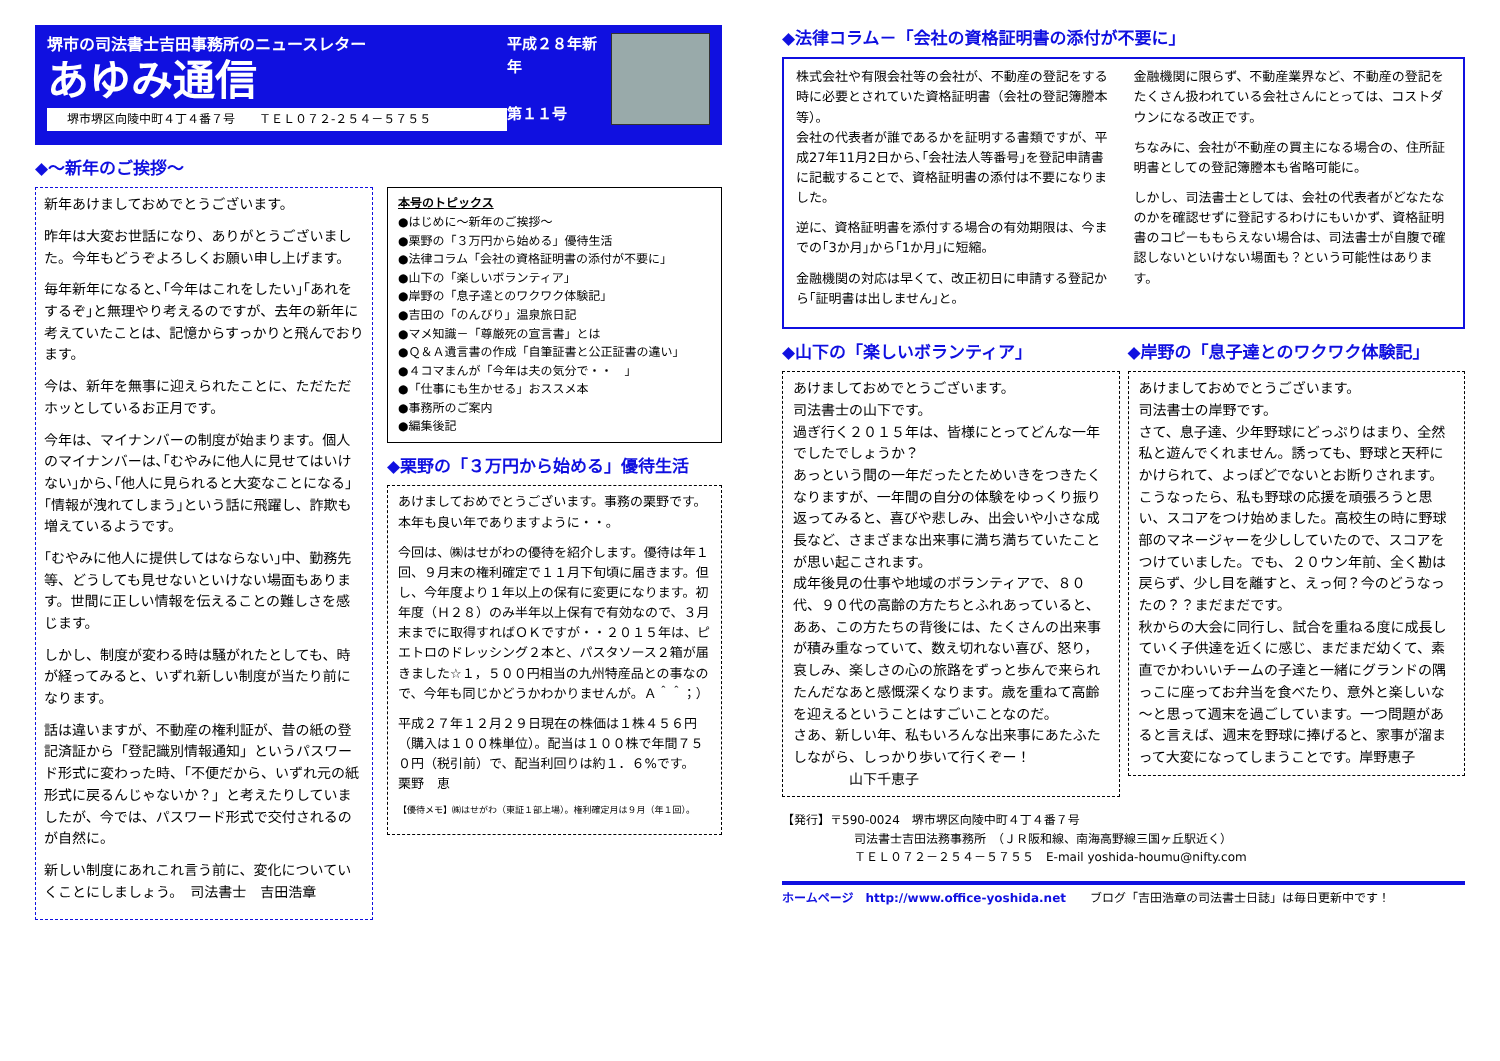堺市の司法書士吉田事務所のニュースレター
あゆみ通信
堺市堺区向陵中町４丁４番７号　　ＴＥＬ０７２-２５４－５７５５
平成２８年新年
第１１号
◆～新年のご挨拶～
新年あけましておめでとうございます。
昨年は大変お世話になり、ありがとうございました。今年もどうぞよろしくお願い申し上げます。
毎年新年になると､｢今年はこれをしたい｣｢あれをするぞ｣と無理やり考えるのですが、去年の新年に考えていたことは、記憶からすっかりと飛んでおります。
今は、新年を無事に迎えられたことに、ただただホッとしているお正月です。
今年は、マイナンバーの制度が始まります。個人のマイナンバーは､｢むやみに他人に見せてはいけない｣から､｢他人に見られると大変なことになる｣｢情報が洩れてしまう｣という話に飛躍し、詐欺も増えているようです。
｢むやみに他人に提供してはならない｣中、勤務先等、どうしても見せないといけない場面もあります。世間に正しい情報を伝えることの難しさを感じます。
しかし、制度が変わる時は騒がれたとしても、時が経ってみると、いずれ新しい制度が当たり前になります。
話は違いますが、不動産の権利証が、昔の紙の登記済証から「登記識別情報通知」というパスワード形式に変わった時、「不便だから、いずれ元の紙形式に戻るんじゃないか？」と考えたりしていましたが、今では、パスワード形式で交付されるのが自然に。
新しい制度にあれこれ言う前に、変化についていくことにしましょう。　司法書士　吉田浩章
本号のトピックス
●はじめに～新年のご挨拶～
●栗野の「３万円から始める」優待生活
●法律コラム「会社の資格証明書の添付が不要に」
●山下の「楽しいボランティア」
●岸野の「息子達とのワクワク体験記」
●吉田の「のんびり」温泉旅日記
●マメ知識－「尊厳死の宣言書」とは
●Ｑ＆Ａ遺言書の作成「自筆証書と公正証書の違い」
●４コマまんが「今年は夫の気分で・・　」
●「仕事にも生かせる」おススメ本
●事務所のご案内
●編集後記
◆栗野の「３万円から始める」優待生活
あけましておめでとうございます。事務の栗野です。本年も良い年でありますように・・。
今回は、㈱はせがわの優待を紹介します。優待は年１回、９月末の権利確定で１１月下旬頃に届きます。但し、今年度より１年以上の保有に変更になります。初年度（Ｈ２８）のみ半年以上保有で有効なので、３月末までに取得すればＯＫですが・・２０１５年は、ピエトロのドレッシング２本と、パスタソース２箱が届きました☆１，５００円相当の九州特産品との事なので、今年も同じかどうかわかりませんが。Ａ＾＾；）
平成２７年１２月２９日現在の株価は１株４５６円（購入は１００株単位）。配当は１００株で年間７５０円（税引前）で、配当利回りは約１．６%です。　　栗野　恵
【優待メモ】㈱はせがわ（東証１部上場）。権利確定月は９月（年１回）。
◆法律コラム－「会社の資格証明書の添付が不要に」
株式会社や有限会社等の会社が、不動産の登記をする時に必要とされていた資格証明書（会社の登記簿謄本等）。
会社の代表者が誰であるかを証明する書類ですが、平成27年11月2日から､｢会社法人等番号｣を登記申請書に記載することで、資格証明書の添付は不要になりました。
逆に、資格証明書を添付する場合の有効期限は、今までの｢3か月｣から｢1か月｣に短縮。
金融機関の対応は早くて、改正初日に申請する登記から｢証明書は出しません｣と。
金融機関に限らず、不動産業界など、不動産の登記をたくさん扱われている会社さんにとっては、コストダウンになる改正です。
ちなみに、会社が不動産の買主になる場合の、住所証明書としての登記簿謄本も省略可能に。
しかし、司法書士としては、会社の代表者がどなたなのかを確認せずに登記するわけにもいかず、資格証明書のコピーももらえない場合は、司法書士が自腹で確認しないといけない場面も？という可能性はあります。
◆山下の「楽しいボランティア」
あけましておめでとうございます。
司法書士の山下です。
過ぎ行く２０１５年は、皆様にとってどんな一年でしたでしょうか？
あっという間の一年だったとためいきをつきたくなりますが、一年間の自分の体験をゆっくり振り返ってみると、喜びや悲しみ、出会いや小さな成長など、さまざまな出来事に満ち満ちていたことが思い起こされます。
成年後見の仕事や地域のボランティアで、８０代、９０代の高齢の方たちとふれあっていると、ああ、この方たちの背後には、たくさんの出来事が積み重なっていて、数え切れない喜び、怒り，哀しみ、楽しさの心の旅路をずっと歩んで来られたんだなあと感慨深くなります。歳を重ねて高齢を迎えるということはすごいことなのだ。
さあ、新しい年、私もいろんな出来事にあたふたしながら、しっかり歩いて行くぞー！
　　　　山下千恵子
◆岸野の「息子達とのワクワク体験記」
あけましておめでとうございます。
司法書士の岸野です。
さて、息子達、少年野球にどっぷりはまり、全然私と遊んでくれません。誘っても、野球と天秤にかけられて、よっぽどでないとお断りされます。こうなったら、私も野球の応援を頑張ろうと思い、スコアをつけ始めました。高校生の時に野球部のマネージャーを少ししていたので、スコアをつけていました。でも、２０ウン年前、全く勘は戻らず、少し目を離すと、えっ何？今のどうなったの？？まだまだです。
秋からの大会に同行し、試合を重ねる度に成長していく子供達を近くに感じ、まだまだ幼くて、素直でかわいいチームの子達と一緒にグランドの隅っこに座ってお弁当を食べたり、意外と楽しいな～と思って週末を過ごしています。一つ問題があると言えば、週末を野球に捧げると、家事が溜まって大変になってしまうことです。岸野恵子
【発行】〒590-0024　堺市堺区向陵中町４丁４番７号
　　　　　　司法書士吉田法務事務所　（ＪＲ阪和線、南海高野線三国ヶ丘駅近く）
　　　　　　ＴＥＬ０７２－２５４－５７５５　E-mail yoshida-houmu@nifty.com
ホームページ　http://www.office-yoshida.net　　ブログ「吉田浩章の司法書士日誌」は毎日更新中です！